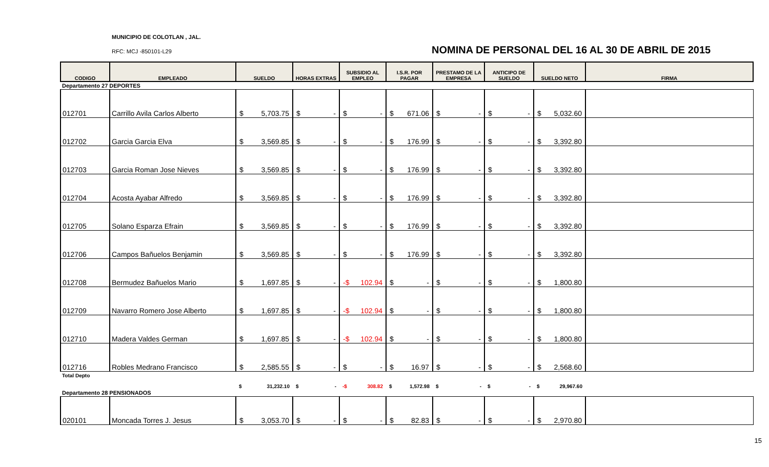MUNICIPIO DE COLOTLAN , JAL.
RFC: MCJ -850101-L29
NOMINA DE PERSONAL DEL 16 AL 30 DE ABRIL DE 2015
| CODIGO | EMPLEADO | SUELDO | HORAS EXTRAS | SUBSIDIO AL EMPLEO | I.S.R. POR PAGAR | PRESTAMO DE LA EMPRESA | ANTICIPO DE SUELDO | SUELDO NETO | FIRMA |
| --- | --- | --- | --- | --- | --- | --- | --- | --- | --- |
| Departamento 27 DEPORTES | | | | | | | | | |
| 012701 | Carrillo Avila Carlos Alberto | $ 5,703.75 | $ - | $ - | $ 671.06 | $ - | $ - | $ 5,032.60 | |
| 012702 | Garcia Garcia Elva | $ 3,569.85 | $ - | $ - | $ 176.99 | $ - | $ - | $ 3,392.80 | |
| 012703 | Garcia Roman Jose Nieves | $ 3,569.85 | $ - | $ - | $ 176.99 | $ - | $ - | $ 3,392.80 | |
| 012704 | Acosta Ayabar Alfredo | $ 3,569.85 | $ - | $ - | $ 176.99 | $ - | $ - | $ 3,392.80 | |
| 012705 | Solano Esparza Efrain | $ 3,569.85 | $ - | $ - | $ 176.99 | $ - | $ - | $ 3,392.80 | |
| 012706 | Campos Bañuelos Benjamin | $ 3,569.85 | $ - | $ - | $ 176.99 | $ - | $ - | $ 3,392.80 | |
| 012708 | Bermudez Bañuelos Mario | $ 1,697.85 | $ - | -$ 102.94 | $ - | $ - | $ - | $ 1,800.80 | |
| 012709 | Navarro Romero Jose Alberto | $ 1,697.85 | $ - | -$ 102.94 | $ - | $ - | $ - | $ 1,800.80 | |
| 012710 | Madera Valdes German | $ 1,697.85 | $ - | -$ 102.94 | $ - | $ - | $ - | $ 1,800.80 | |
| 012716 | Robles Medrano Francisco | $ 2,585.55 | $ - | $ - | $ 16.97 | $ - | $ - | $ 2,568.60 | |
| Total Depto | | $ 31,232.10 | $ - | -$ 308.82 | $ 1,572.98 | $ - | $ - | $ 29,967.60 | |
| Departamento 28 PENSIONADOS | | | | | | | | | |
| 020101 | Moncada Torres J. Jesus | $ 3,053.70 | $ - | $ - | $ 82.83 | $ - | $ - | $ 2,970.80 | |
15